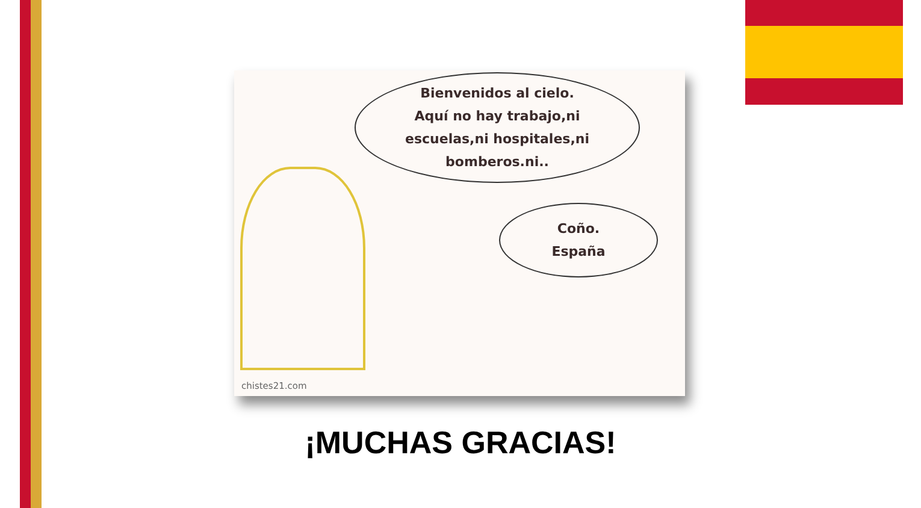Bienvenidos al cielo.
Aquí no hay trabajo,ni
escuelas,ni hospitales,ni
bomberos.ni..
Coño.
España
chistes21.com
¡MUCHAS GRACIAS!